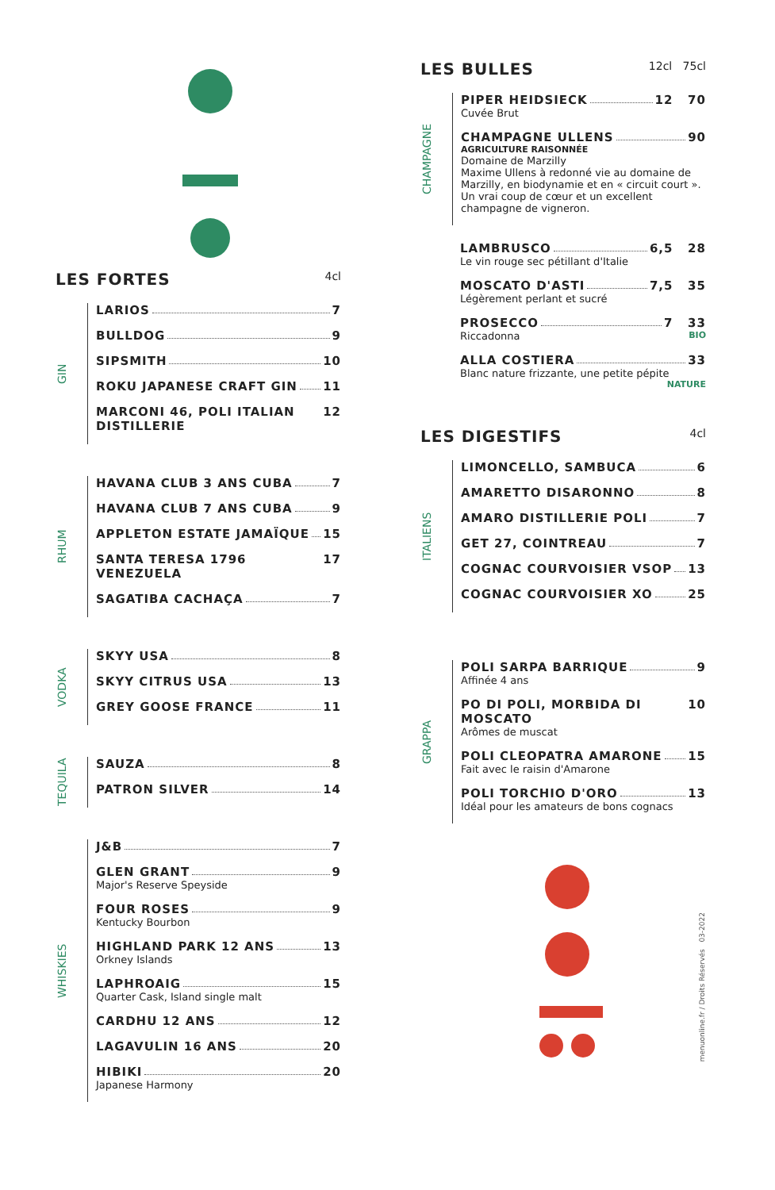LES FORTES 4cl
GIN
LARIOS 7
BULLDOG 9
SIPSMITH 10
ROKU JAPANESE CRAFT GIN 11
MARCONI 46, POLI ITALIAN DISTILLERIE 12
RHUM
HAVANA CLUB 3 ANS CUBA 7
HAVANA CLUB 7 ANS CUBA 9
APPLETON ESTATE JAMAÏQUE 15
SANTA TERESA 1796 VENEZUELA 17
SAGATIBA CACHAÇA 7
VODKA
SKYY USA 8
SKYY CITRUS USA 13
GREY GOOSE FRANCE 11
TEQUILA
SAUZA 8
PATRON SILVER 14
WHISKIES
J&B 7
GLEN GRANT 9
Major's Reserve Speyside
FOUR ROSES 9
Kentucky Bourbon
HIGHLAND PARK 12 ANS 13
Orkney Islands
LAPHROAIG 15
Quarter Cask, Island single malt
CARDHU 12 ANS 12
LAGAVULIN 16 ANS 20
HIBIKI 20
Japanese Harmony
LES BULLES 12cl 75cl
CHAMPAGNE
PIPER HEIDSIECK 12 70
Cuvée Brut
CHAMPAGNE ULLENS 90
AGRICULTURE RAISONNÉE
Domaine de Marzilly
Maxime Ullens à redonné vie au domaine de Marzilly, en biodynamie et en « circuit court ». Un vrai coup de cœur et un excellent champagne de vigneron.
LAMBRUSCO 6,5 28
Le vin rouge sec pétillant d'Italie
MOSCATO D'ASTI 7,5 35
Légèrement perlant et sucré
PROSECCO 7 33
Riccadonna BIO
ALLA COSTIERA 33
Blanc nature frizzante, une petite pépite NATURE
LES DIGESTIFS 4cl
ITALIENS
LIMONCELLO, SAMBUCA 6
AMARETTO DISARONNO 8
AMARO DISTILLERIE POLI 7
GET 27, COINTREAU 7
COGNAC COURVOISIER VSOP 13
COGNAC COURVOISIER XO 25
GRAPPA
POLI SARPA BARRIQUE 9
Affinée 4 ans
PO DI POLI, MORBIDA DI MOSCATO 10
Arômes de muscat
POLI CLEOPATRA AMARONE 15
Fait avec le raisin d'Amarone
POLI TORCHIO D'ORO 13
Idéal pour les amateurs de bons cognacs
menuonline.fr / Droits Réservés 03-2022